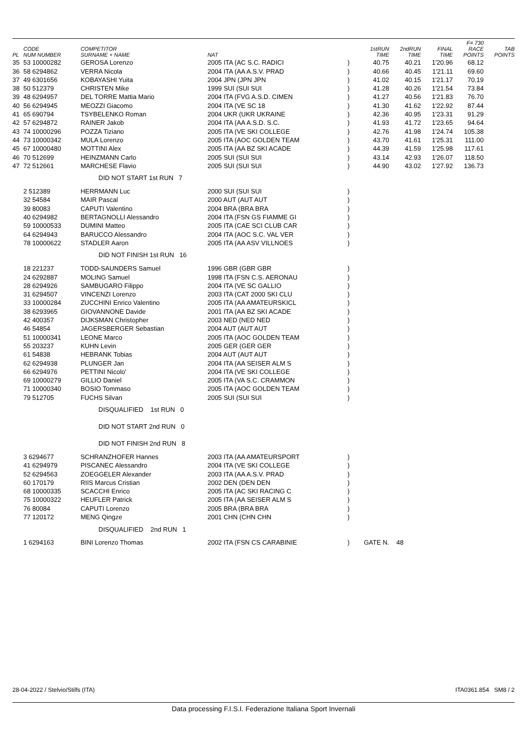| PL | CODE NUM NUMBER | COMPETITOR SURNAME + NAME | NAT | | 1stRUN TIME | 2ndRUN TIME | FINAL TIME | F= 730 RACE POINTS | TAB POINTS |
| --- | --- | --- | --- | --- | --- | --- | --- | --- | --- |
| 35 | 53 10000282 | GEROSA Lorenzo | 2005 ITA (AC S.C. RADICI | ) | 40.75 | 40.21 | 1'20.96 | 68.12 | |
| 36 | 58 6294862 | VERRA Nicola | 2004 ITA (AA A.S.V. PRAD | ) | 40.66 | 40.45 | 1'21.11 | 69.60 | |
| 37 | 49 6301656 | KOBAYASHI Yuita | 2004 JPN (JPN JPN | ) | 41.02 | 40.15 | 1'21.17 | 70.19 | |
| 38 | 50 512379 | CHRISTEN Mike | 1999 SUI (SUI SUI | ) | 41.28 | 40.26 | 1'21.54 | 73.84 | |
| 39 | 48 6294957 | DEL TORRE Mattia Mario | 2004 ITA (FVG A.S.D. CIMEN | ) | 41.27 | 40.56 | 1'21.83 | 76.70 | |
| 40 | 56 6294945 | MEOZZI Giacomo | 2004 ITA (VE SC 18 | ) | 41.30 | 41.62 | 1'22.92 | 87.44 | |
| 41 | 65 690794 | TSYBELENKO Roman | 2004 UKR (UKR UKRAINE | ) | 42.36 | 40.95 | 1'23.31 | 91.29 | |
| 42 | 57 6294872 | RAINER Jakob | 2004 ITA (AA A.S.D. S.C. | ) | 41.93 | 41.72 | 1'23.65 | 94.64 | |
| 43 | 74 10000296 | POZZA Tiziano | 2005 ITA (VE SKI COLLEGE | ) | 42.76 | 41.98 | 1'24.74 | 105.38 | |
| 44 | 73 10000342 | MULA Lorenzo | 2005 ITA (AOC GOLDEN TEAM | ) | 43.70 | 41.61 | 1'25.31 | 111.00 | |
| 45 | 67 10000480 | MOTTINI Alex | 2005 ITA (AA BZ SKI ACADE | ) | 44.39 | 41.59 | 1'25.98 | 117.61 | |
| 46 | 70 512699 | HEINZMANN Carlo | 2005 SUI (SUI SUI | ) | 43.14 | 42.93 | 1'26.07 | 118.50 | |
| 47 | 72 512661 | MARCHESE Flavio | 2005 SUI (SUI SUI | ) | 44.90 | 43.02 | 1'27.92 | 136.73 | |
| | | DID NOT START 1st RUN 7 | | | | | | | |
| | 2 512389 | HERRMANN Luc | 2000 SUI (SUI SUI | ) | | | | | |
| | 32 54584 | MAIR Pascal | 2000 AUT (AUT AUT | ) | | | | | |
| | 39 80083 | CAPUTI Valentino | 2004 BRA (BRA BRA | ) | | | | | |
| | 40 6294982 | BERTAGNOLLI Alessandro | 2004 ITA (FSN GS FIAMME GI | ) | | | | | |
| | 59 10000533 | DUMINI Matteo | 2005 ITA (CAE SCI CLUB CAR | ) | | | | | |
| | 64 6294943 | BARUCCO Alessandro | 2004 ITA (AOC S.C. VAL VER | ) | | | | | |
| | 78 10000622 | STADLER Aaron | 2005 ITA (AA ASV VILLNOES | ) | | | | | |
| | | DID NOT FINISH 1st RUN 16 | | | | | | | |
| | 18 221237 | TODD-SAUNDERS Samuel | 1996 GBR (GBR GBR | ) | | | | | |
| | 24 6292887 | MOLING Samuel | 1998 ITA (FSN C.S. AERONAU | ) | | | | | |
| | 28 6294926 | SAMBUGARO Filippo | 2004 ITA (VE SC GALLIO | ) | | | | | |
| | 31 6294507 | VINCENZI Lorenzo | 2003 ITA (CAT 2000 SKI CLU | ) | | | | | |
| | 33 10000284 | ZUCCHINI Enrico Valentino | 2005 ITA (AA AMATEURSKICL | ) | | | | | |
| | 38 6293965 | GIOVANNONE Davide | 2001 ITA (AA BZ SKI ACADE | ) | | | | | |
| | 42 400357 | DIJKSMAN Christopher | 2003 NED (NED NED | ) | | | | | |
| | 46 54854 | JAGERSBERGER Sebastian | 2004 AUT (AUT AUT | ) | | | | | |
| | 51 10000341 | LEONE Marco | 2005 ITA (AOC GOLDEN TEAM | ) | | | | | |
| | 55 203237 | KUHN Levin | 2005 GER (GER GER | ) | | | | | |
| | 61 54838 | HEBRANK Tobias | 2004 AUT (AUT AUT | ) | | | | | |
| | 62 6294938 | PLUNGER Jan | 2004 ITA (AA SEISER ALM S | ) | | | | | |
| | 66 6294976 | PETTINI Nicolo' | 2004 ITA (VE SKI COLLEGE | ) | | | | | |
| | 69 10000279 | GILLIO Daniel | 2005 ITA (VA S.C. CRAMMON | ) | | | | | |
| | 71 10000340 | BOSIO Tommaso | 2005 ITA (AOC GOLDEN TEAM | ) | | | | | |
| | 79 512705 | FUCHS Silvan | 2005 SUI (SUI SUI | ) | | | | | |
| | | DISQUALIFIED 1st RUN 0 | | | | | | | |
| | | DID NOT START 2nd RUN 0 | | | | | | | |
| | | DID NOT FINISH 2nd RUN 8 | | | | | | | |
| | 3 6294677 | SCHRANZHOFER Hannes | 2003 ITA (AA AMATEURSPORT | ) | | | | | |
| | 41 6294979 | PISCANEC Alessandro | 2004 ITA (VE SKI COLLEGE | ) | | | | | |
| | 52 6294563 | ZOEGGELER Alexander | 2003 ITA (AA A.S.V. PRAD | ) | | | | | |
| | 60 170179 | RIIS Marcus Cristian | 2002 DEN (DEN DEN | ) | | | | | |
| | 68 10000335 | SCACCHI Enrico | 2005 ITA (AC SKI RACING C | ) | | | | | |
| | 75 10000322 | HEUFLER Patrick | 2005 ITA (AA SEISER ALM S | ) | | | | | |
| | 76 80084 | CAPUTI Lorenzo | 2005 BRA (BRA BRA | ) | | | | | |
| | 77 120172 | MENG Qingze | 2001 CHN (CHN CHN | ) | | | | | |
| | | DISQUALIFIED 2nd RUN 1 | | | | | | | |
| | 1 6294163 | BINI Lorenzo Thomas | 2002 ITA (FSN CS CARABINIE | ) | GATE N. | 48 | | | |
28-04-2022 / Stelvio/Stilfs (ITA) ITA0361.854 SM8 / 2
Data processing F.I.S.I. Federazione Italiana Sport Invernali